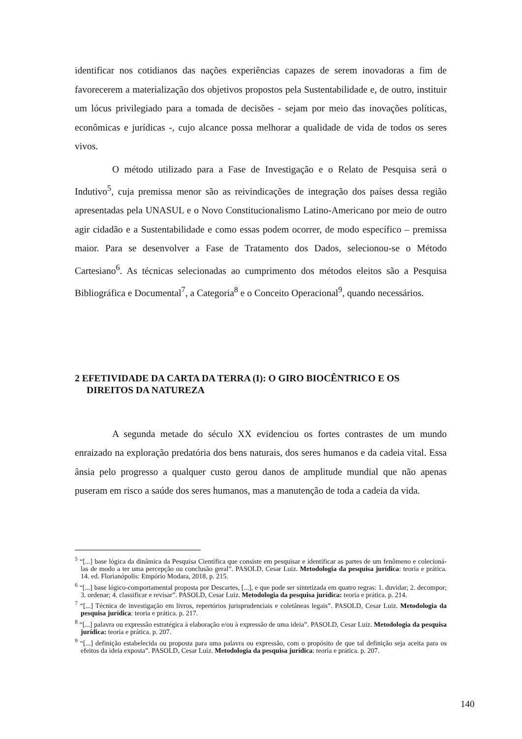identificar nos cotidianos das nações experiências capazes de serem inovadoras a fim de favorecerem a materialização dos objetivos propostos pela Sustentabilidade e, de outro, instituir um lócus privilegiado para a tomada de decisões - sejam por meio das inovações políticas, econômicas e jurídicas -, cujo alcance possa melhorar a qualidade de vida de todos os seres vivos.
O método utilizado para a Fase de Investigação e o Relato de Pesquisa será o Indutivo<sup>5</sup>, cuja premissa menor são as reivindicações de integração dos países dessa região apresentadas pela UNASUL e o Novo Constitucionalismo Latino-Americano por meio de outro agir cidadão e a Sustentabilidade e como essas podem ocorrer, de modo específico – premissa maior. Para se desenvolver a Fase de Tratamento dos Dados, selecionou-se o Método Cartesiano<sup>6</sup>. As técnicas selecionadas ao cumprimento dos métodos eleitos são a Pesquisa Bibliográfica e Documental<sup>7</sup>, a Categoria<sup>8</sup> e o Conceito Operacional<sup>9</sup>, quando necessários.
2 EFETIVIDADE DA CARTA DA TERRA (I): O GIRO BIOCÊNTRICO E OS
DIREITOS DA NATUREZA
A segunda metade do século XX evidenciou os fortes contrastes de um mundo enraizado na exploração predatória dos bens naturais, dos seres humanos e da cadeia vital. Essa ânsia pelo progresso a qualquer custo gerou danos de amplitude mundial que não apenas puseram em risco a saúde dos seres humanos, mas a manutenção de toda a cadeia da vida.
<sup>5</sup> “[...] base lógica da dinâmica da Pesquisa Científica que consiste em pesquisar e identificar as partes de um fenômeno e colecioná-las de modo a ter uma percepção ou conclusão geral”. PASOLD, Cesar Luiz. Metodologia da pesquisa jurídica: teoria e prática. 14. ed. Florianópolis: Empório Modara, 2018, p. 215.
<sup>6</sup> “[...] base lógico-comportamental proposta por Descartes, [...], e que pode ser sintetizada em quatro regras: 1. duvidar; 2. decompor; 3. ordenar; 4. classificar e revisar”. PASOLD, Cesar Luiz. Metodologia da pesquisa jurídica: teoria e prática. p. 214.
<sup>7</sup> “[...] Técnica de investigação em livros, repertórios jurisprudenciais e coletâneas legais”. PASOLD, Cesar Luiz. Metodologia da pesquisa jurídica: teoria e prática. p. 217.
<sup>8</sup> “[...] palavra ou expressão estratégica à elaboração e/ou à expressão de uma ideia”. PASOLD, Cesar Luiz. Metodologia da pesquisa jurídica: teoria e prática. p. 207.
<sup>9</sup> “[...] definição estabelecida ou proposta para uma palavra ou expressão, com o propósito de que tal definição seja aceita para os efeitos da ideia exposta”. PASOLD, Cesar Luiz. Metodologia da pesquisa jurídica: teoria e prática. p. 207.
140